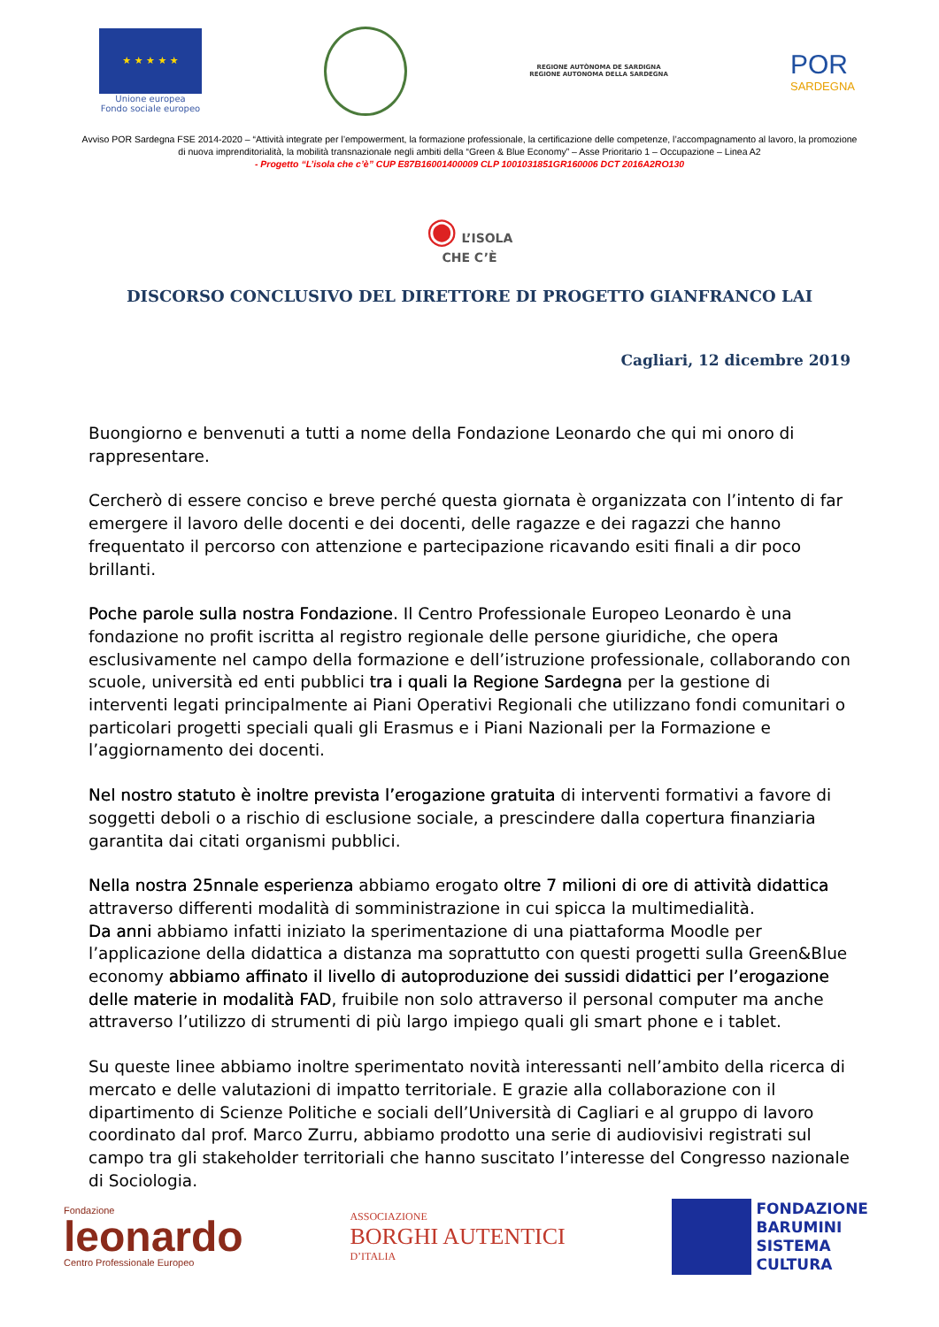★ ★ ★ ★ ★
Unione europea
Fondo sociale europeo
REGIONE AUTÒNOMA DE SARDIGNA
REGIONE AUTONOMA DELLA SARDEGNA
POR
SARDEGNA
Avviso POR Sardegna FSE 2014-2020 – “Attività integrate per l’empowerment, la formazione professionale, la certificazione delle competenze, l’accompagnamento al lavoro, la promozione di nuova imprenditorialità, la mobilità transnazionale negli ambiti della “Green & Blue Economy” – Asse Prioritario 1 – Occupazione – Linea A2
- Progetto “L’isola che c’è” CUP E87B16001400009 CLP 1001031851GR160006 DCT 2016A2RO130
◉ L’ISOLA
CHE C’È
DISCORSO CONCLUSIVO DEL DIRETTORE DI PROGETTO GIANFRANCO LAI
Cagliari, 12 dicembre 2019
Buongiorno e benvenuti a tutti a nome della Fondazione Leonardo che qui mi onoro di rappresentare.
Cercherò di essere conciso e breve perché questa giornata è organizzata con l’intento di far emergere il lavoro delle docenti e dei docenti, delle ragazze e dei ragazzi che hanno frequentato il percorso con attenzione e partecipazione ricavando esiti finali a dir poco brillanti.
Poche parole sulla nostra Fondazione. Il Centro Professionale Europeo Leonardo è una fondazione no profit iscritta al registro regionale delle persone giuridiche, che opera esclusivamente nel campo della formazione e dell’istruzione professionale, collaborando con scuole, università ed enti pubblici tra i quali la Regione Sardegna per la gestione di interventi legati principalmente ai Piani Operativi Regionali che utilizzano fondi comunitari o particolari progetti speciali quali gli Erasmus e i Piani Nazionali per la Formazione e l’aggiornamento dei docenti.
Nel nostro statuto è inoltre prevista l’erogazione gratuita di interventi formativi a favore di soggetti deboli o a rischio di esclusione sociale, a prescindere dalla copertura finanziaria garantita dai citati organismi pubblici.
Nella nostra 25nnale esperienza abbiamo erogato oltre 7 milioni di ore di attività didattica attraverso differenti modalità di somministrazione in cui spicca la multimedialità.
Da anni abbiamo infatti iniziato la sperimentazione di una piattaforma Moodle per l’applicazione della didattica a distanza ma soprattutto con questi progetti sulla Green&Blue economy abbiamo affinato il livello di autoproduzione dei sussidi didattici per l’erogazione delle materie in modalità FAD, fruibile non solo attraverso il personal computer ma anche attraverso l’utilizzo di strumenti di più largo impiego quali gli smart phone e i tablet.
Su queste linee abbiamo inoltre sperimentato novità interessanti nell’ambito della ricerca di mercato e delle valutazioni di impatto territoriale. E grazie alla collaborazione con il dipartimento di Scienze Politiche e sociali dell’Università di Cagliari e al gruppo di lavoro coordinato dal prof. Marco Zurru, abbiamo prodotto una serie di audiovisivi registrati sul campo tra gli stakeholder territoriali che hanno suscitato l’interesse del Congresso nazionale di Sociologia.
Fondazione
leonardo
Centro Professionale Europeo
ASSOCIAZIONE
BORGHI AUTENTICI
D’ITALIA
FONDAZIONE
BARUMINI
SISTEMA
CULTURA